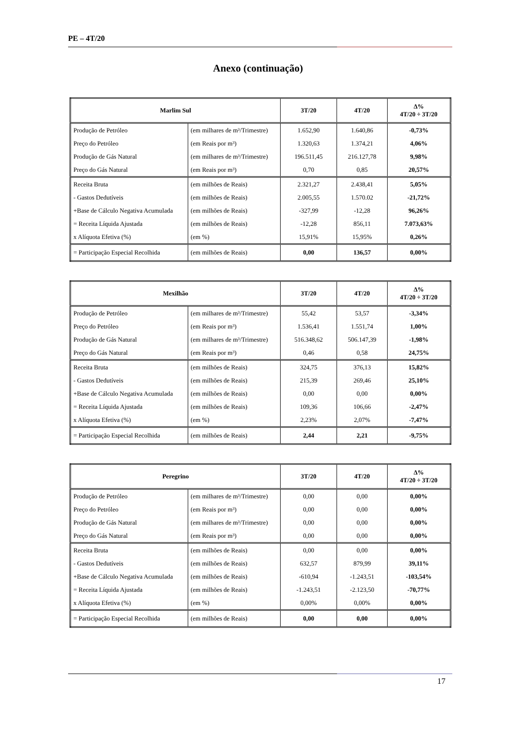PE – 4T/20
Anexo (continuação)
| Marlim Sul | | 3T/20 | 4T/20 | Δ% 4T/20 ÷ 3T/20 |
| --- | --- | --- | --- | --- |
| Produção de Petróleo | (em milhares de m³/Trimestre) | 1.652,90 | 1.640,86 | -0,73% |
| Preço do Petróleo | (em Reais por m³) | 1.320,63 | 1.374,21 | 4,06% |
| Produção de Gás Natural | (em milhares de m³/Trimestre) | 196.511,45 | 216.127,78 | 9,98% |
| Preço do Gás Natural | (em Reais por m³) | 0,70 | 0,85 | 20,57% |
| Receita Bruta | (em milhões de Reais) | 2.321,27 | 2.438,41 | 5,05% |
| - Gastos Dedutíveis | (em milhões de Reais) | 2.005,55 | 1.570.02 | -21,72% |
| +Base de Cálculo Negativa Acumulada | (em milhões de Reais) | -327,99 | -12,28 | 96,26% |
| = Receita Líquida Ajustada | (em milhões de Reais) | -12,28 | 856,11 | 7.073,63% |
| x Alíquota Efetiva (%) | (em %) | 15,91% | 15,95% | 0,26% |
| = Participação Especial Recolhida | (em milhões de Reais) | 0,00 | 136,57 | 0,00% |
| Mexilhão | | 3T/20 | 4T/20 | Δ% 4T/20 ÷ 3T/20 |
| --- | --- | --- | --- | --- |
| Produção de Petróleo | (em milhares de m³/Trimestre) | 55,42 | 53,57 | -3,34% |
| Preço do Petróleo | (em Reais por m³) | 1.536,41 | 1.551,74 | 1,00% |
| Produção de Gás Natural | (em milhares de m³/Trimestre) | 516.348,62 | 506.147,39 | -1,98% |
| Preço do Gás Natural | (em Reais por m³) | 0,46 | 0,58 | 24,75% |
| Receita Bruta | (em milhões de Reais) | 324,75 | 376,13 | 15,82% |
| - Gastos Dedutíveis | (em milhões de Reais) | 215,39 | 269,46 | 25,10% |
| +Base de Cálculo Negativa Acumulada | (em milhões de Reais) | 0,00 | 0,00 | 0,00% |
| = Receita Líquida Ajustada | (em milhões de Reais) | 109,36 | 106,66 | -2,47% |
| x Alíquota Efetiva (%) | (em %) | 2,23% | 2,07% | -7,47% |
| = Participação Especial Recolhida | (em milhões de Reais) | 2,44 | 2,21 | -9,75% |
| Peregrino | | 3T/20 | 4T/20 | Δ% 4T/20 ÷ 3T/20 |
| --- | --- | --- | --- | --- |
| Produção de Petróleo | (em milhares de m³/Trimestre) | 0,00 | 0,00 | 0,00% |
| Preço do Petróleo | (em Reais por m³) | 0,00 | 0,00 | 0,00% |
| Produção de Gás Natural | (em milhares de m³/Trimestre) | 0,00 | 0,00 | 0,00% |
| Preço do Gás Natural | (em Reais por m³) | 0,00 | 0,00 | 0,00% |
| Receita Bruta | (em milhões de Reais) | 0,00 | 0,00 | 0,00% |
| - Gastos Dedutíveis | (em milhões de Reais) | 632,57 | 879,99 | 39,11% |
| +Base de Cálculo Negativa Acumulada | (em milhões de Reais) | -610,94 | -1.243,51 | -103,54% |
| = Receita Líquida Ajustada | (em milhões de Reais) | -1.243,51 | -2.123,50 | -70,77% |
| x Alíquota Efetiva (%) | (em %) | 0,00% | 0,00% | 0,00% |
| = Participação Especial Recolhida | (em milhões de Reais) | 0,00 | 0,00 | 0,00% |
17